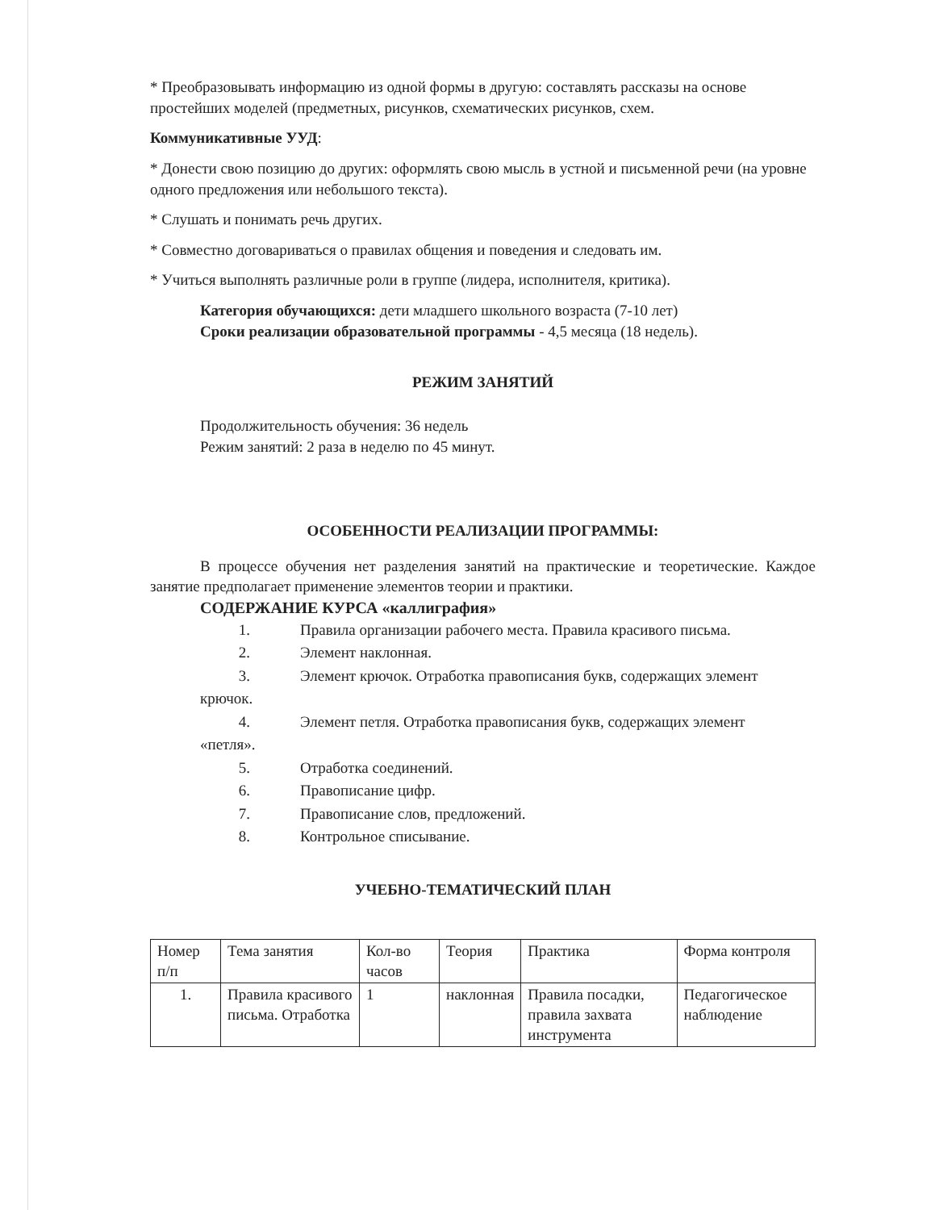* Преобразовывать информацию из одной формы в другую: составлять рассказы на основе простейших моделей (предметных, рисунков, схематических рисунков, схем.
Коммуникативные УУД:
* Донести свою позицию до других: оформлять свою мысль в устной и письменной речи (на уровне одного предложения или небольшого текста).
* Слушать и понимать речь других.
* Совместно договариваться о правилах общения и поведения и следовать им.
* Учиться выполнять различные роли в группе (лидера, исполнителя, критика).
Категория обучающихся: дети младшего школьного возраста (7-10 лет)
Сроки реализации образовательной программы - 4,5 месяца (18 недель).
РЕЖИМ ЗАНЯТИЙ
Продолжительность обучения: 36 недель
Режим занятий: 2 раза в неделю по 45 минут.
ОСОБЕННОСТИ РЕАЛИЗАЦИИ ПРОГРАММЫ:
В процессе обучения нет разделения занятий на практические и теоретические. Каждое занятие предполагает применение элементов теории и практики.
СОДЕРЖАНИЕ КУРСА «каллиграфия»
1. Правила организации рабочего места. Правила красивого письма.
2. Элемент наклонная.
3. Элемент крючок. Отработка правописания букв, содержащих элемент
крючок.
4. Элемент петля. Отработка правописания букв, содержащих элемент
«петля».
5. Отработка соединений.
6. Правописание цифр.
7. Правописание слов, предложений.
8. Контрольное списывание.
УЧЕБНО-ТЕМАТИЧЕСКИЙ ПЛАН
| Номер п/п | Тема занятия | Кол-во часов | Теория | Практика | Форма контроля |
| 1. | Правила красивого письма. Отработка | 1 | наклонная | Правила посадки, правила захвата инструмента | Педагогическое наблюдение |